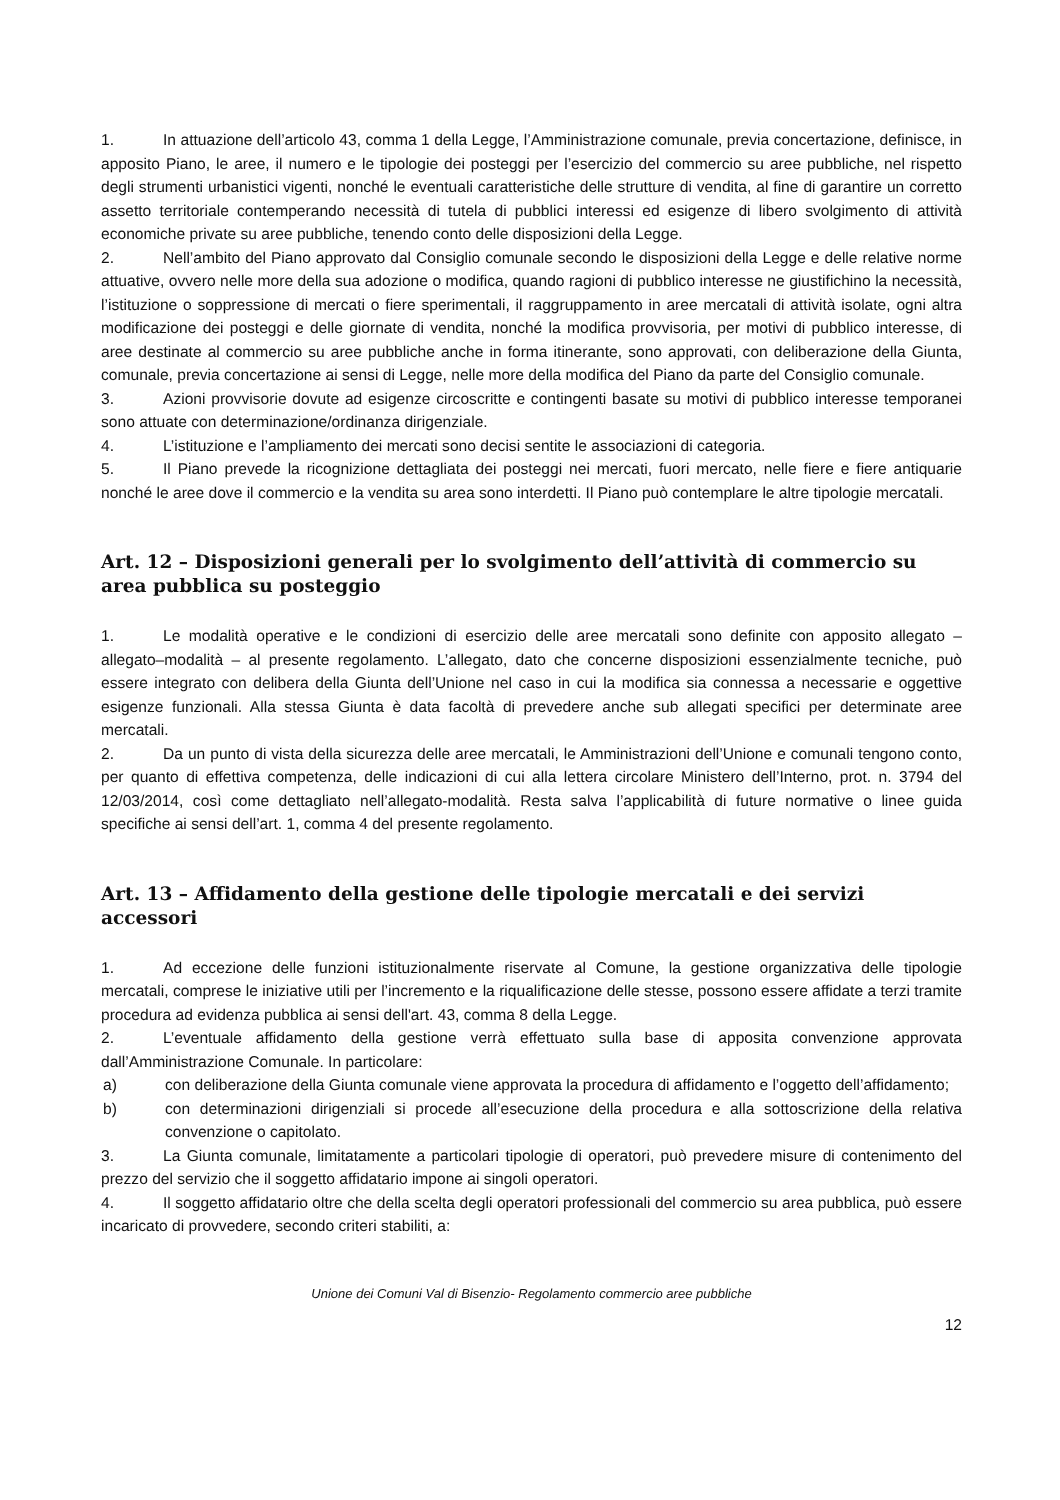1. In attuazione dell’articolo 43, comma 1 della Legge, l’Amministrazione comunale, previa concertazione, definisce, in apposito Piano, le aree, il numero e le tipologie dei posteggi per l’esercizio del commercio su aree pubbliche, nel rispetto degli strumenti urbanistici vigenti, nonché le eventuali caratteristiche delle strutture di vendita, al fine di garantire un corretto assetto territoriale contemperando necessità di tutela di pubblici interessi ed esigenze di libero svolgimento di attività economiche private su aree pubbliche, tenendo conto delle disposizioni della Legge.
2. Nell’ambito del Piano approvato dal Consiglio comunale secondo le disposizioni della Legge e delle relative norme attuative, ovvero nelle more della sua adozione o modifica, quando ragioni di pubblico interesse ne giustifichino la necessità, l’istituzione o soppressione di mercati o fiere sperimentali, il raggruppamento in aree mercatali di attività isolate, ogni altra modificazione dei posteggi e delle giornate di vendita, nonché la modifica provvisoria, per motivi di pubblico interesse, di aree destinate al commercio su aree pubbliche anche in forma itinerante, sono approvati, con deliberazione della Giunta, comunale, previa concertazione ai sensi di Legge, nelle more della modifica del Piano da parte del Consiglio comunale.
3. Azioni provvisorie dovute ad esigenze circoscritte e contingenti basate su motivi di pubblico interesse temporanei sono attuate con determinazione/ordinanza dirigenziale.
4. L’istituzione e l’ampliamento dei mercati sono decisi sentite le associazioni di categoria.
5. Il Piano prevede la ricognizione dettagliata dei posteggi nei mercati, fuori mercato, nelle fiere e fiere antiquarie nonché le aree dove il commercio e la vendita su area sono interdetti. Il Piano può contemplare le altre tipologie mercatali.
Art. 12 – Disposizioni generali per lo svolgimento dell’attività di commercio su area pubblica su posteggio
1. Le modalità operative e le condizioni di esercizio delle aree mercatali sono definite con apposito allegato – allegato–modalità – al presente regolamento. L’allegato, dato che concerne disposizioni essenzialmente tecniche, può essere integrato con delibera della Giunta dell’Unione nel caso in cui la modifica sia connessa a necessarie e oggettive esigenze funzionali. Alla stessa Giunta è data facoltà di prevedere anche sub allegati specifici per determinate aree mercatali.
2. Da un punto di vista della sicurezza delle aree mercatali, le Amministrazioni dell’Unione e comunali tengono conto, per quanto di effettiva competenza, delle indicazioni di cui alla lettera circolare Ministero dell’Interno, prot. n. 3794 del 12/03/2014, così come dettagliato nell’allegato-modalità. Resta salva l’applicabilità di future normative o linee guida specifiche ai sensi dell’art. 1, comma 4 del presente regolamento.
Art. 13 – Affidamento della gestione delle tipologie mercatali e dei servizi accessori
1. Ad eccezione delle funzioni istituzionalmente riservate al Comune, la gestione organizzativa delle tipologie mercatali, comprese le iniziative utili per l’incremento e la riqualificazione delle stesse, possono essere affidate a terzi tramite procedura ad evidenza pubblica ai sensi dell'art. 43, comma 8 della Legge.
2. L’eventuale affidamento della gestione verrà effettuato sulla base di apposita convenzione approvata dall’Amministrazione Comunale. In particolare:
a) con deliberazione della Giunta comunale viene approvata la procedura di affidamento e l’oggetto dell’affidamento;
b) con determinazioni dirigenziali si procede all’esecuzione della procedura e alla sottoscrizione della relativa convenzione o capitolato.
3. La Giunta comunale, limitatamente a particolari tipologie di operatori, può prevedere misure di contenimento del prezzo del servizio che il soggetto affidatario impone ai singoli operatori.
4. Il soggetto affidatario oltre che della scelta degli operatori professionali del commercio su area pubblica, può essere incaricato di provvedere, secondo criteri stabiliti, a:
Unione dei Comuni Val di Bisenzio- Regolamento commercio aree pubbliche
12